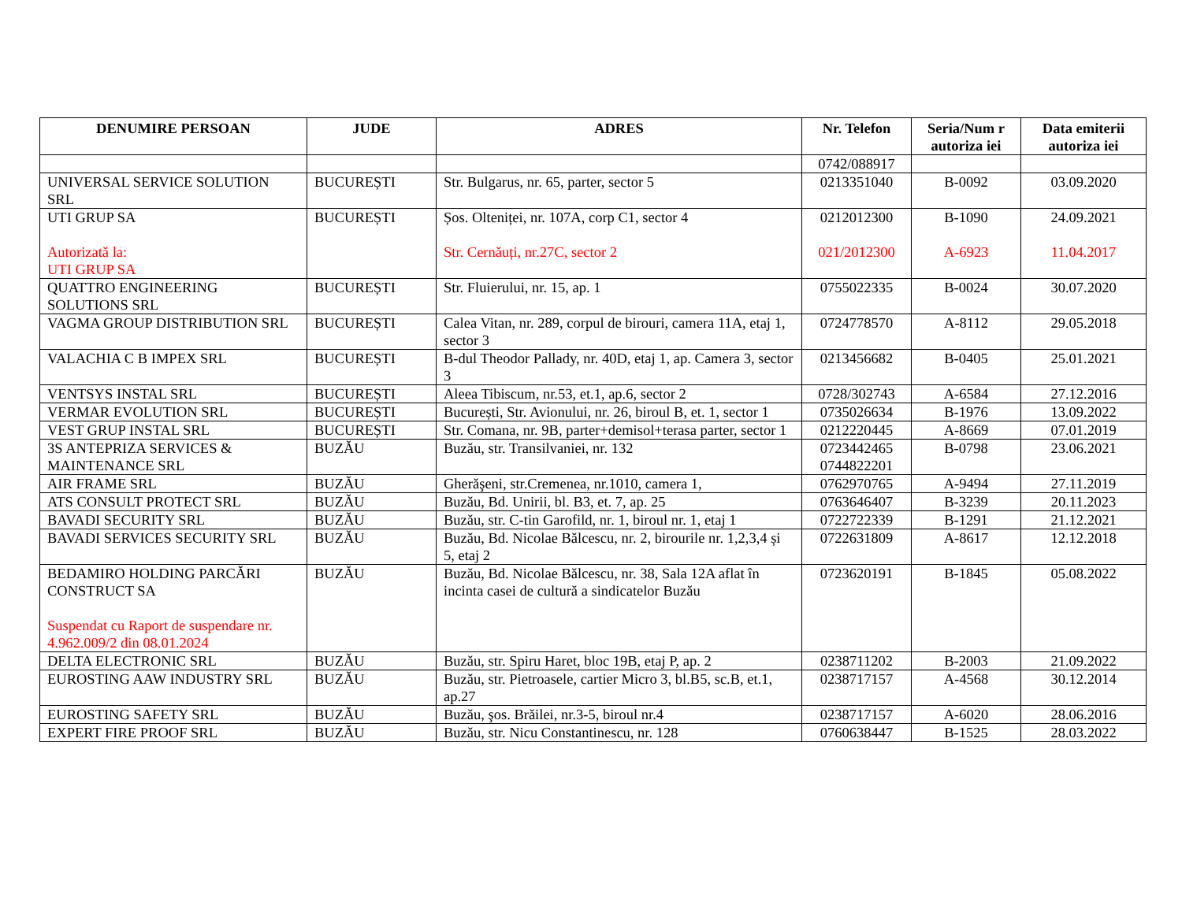| DENUMIRE PERSOAN | JUDE | ADRES | Nr. Telefon | Seria/Num r autoriza iei | Data emiterii autoriza iei |
| --- | --- | --- | --- | --- | --- |
| | | | 0742/088917 | | |
| UNIVERSAL SERVICE SOLUTION SRL | BUCUREȘTI | Str. Bulgarus, nr. 65, parter, sector 5 | 0213351040 | B-0092 | 03.09.2020 |
| UTI GRUP SA Autorizată la: UTI GRUP SA | BUCUREȘTI | Șos. Olteniței, nr. 107A, corp C1, sector 4 Str. Cernăuți, nr.27C, sector 2 | 0212012300 021/2012300 | B-1090 A-6923 | 24.09.2021 11.04.2017 |
| QUATTRO ENGINEERING SOLUTIONS SRL | BUCUREȘTI | Str. Fluierului, nr. 15, ap. 1 | 0755022335 | B-0024 | 30.07.2020 |
| VAGMA GROUP DISTRIBUTION SRL | BUCUREȘTI | Calea Vitan, nr. 289, corpul de birouri, camera 11A, etaj 1, sector 3 | 0724778570 | A-8112 | 29.05.2018 |
| VALACHIA C B IMPEX SRL | BUCUREȘTI | B-dul Theodor Pallady, nr. 40D, etaj 1, ap. Camera 3, sector 3 | 0213456682 | B-0405 | 25.01.2021 |
| VENTSYS INSTAL SRL | BUCUREȘTI | Aleea Tibiscum, nr.53, et.1, ap.6, sector 2 | 0728/302743 | A-6584 | 27.12.2016 |
| VERMAR EVOLUTION SRL | BUCUREȘTI | București, Str. Avionului, nr. 26, biroul B, et. 1, sector 1 | 0735026634 | B-1976 | 13.09.2022 |
| VEST GRUP INSTAL SRL | BUCUREȘTI | Str. Comana, nr. 9B, parter+demisol+terasa parter, sector 1 | 0212220445 | A-8669 | 07.01.2019 |
| 3S ANTEPRIZA SERVICES & MAINTENANCE SRL | BUZĂU | Buzău, str. Transilvaniei, nr. 132 | 0723442465 0744822201 | B-0798 | 23.06.2021 |
| AIR FRAME SRL | BUZĂU | Gherăşeni, str.Cremenea, nr.1010, camera 1, | 0762970765 | A-9494 | 27.11.2019 |
| ATS CONSULT PROTECT SRL | BUZĂU | Buzău, Bd. Unirii, bl. B3, et. 7, ap. 25 | 0763646407 | B-3239 | 20.11.2023 |
| BAVADI SECURITY SRL | BUZĂU | Buzău, str. C-tin Garofild, nr. 1, biroul nr. 1, etaj 1 | 0722722339 | B-1291 | 21.12.2021 |
| BAVADI SERVICES SECURITY SRL | BUZĂU | Buzău, Bd. Nicolae Bălcescu, nr. 2, birourile nr. 1,2,3,4 și 5, etaj 2 | 0722631809 | A-8617 | 12.12.2018 |
| BEDAMIRO HOLDING PARCĂRI CONSTRUCT SA Suspendat cu Raport de suspendare nr. 4.962.009/2 din 08.01.2024 | BUZĂU | Buzău, Bd. Nicolae Bălcescu, nr. 38, Sala 12A aflat în incinta casei de cultură a sindicatelor Buzău | 0723620191 | B-1845 | 05.08.2022 |
| DELTA ELECTRONIC SRL | BUZĂU | Buzău, str. Spiru Haret, bloc 19B, etaj P, ap. 2 | 0238711202 | B-2003 | 21.09.2022 |
| EUROSTING AAW INDUSTRY SRL | BUZĂU | Buzău, str. Pietroasele, cartier Micro 3, bl.B5, sc.B, et.1, ap.27 | 0238717157 | A-4568 | 30.12.2014 |
| EUROSTING SAFETY SRL | BUZĂU | Buzău, şos. Brăilei, nr.3-5, biroul nr.4 | 0238717157 | A-6020 | 28.06.2016 |
| EXPERT FIRE PROOF SRL | BUZĂU | Buzău, str. Nicu Constantinescu, nr. 128 | 0760638447 | B-1525 | 28.03.2022 |